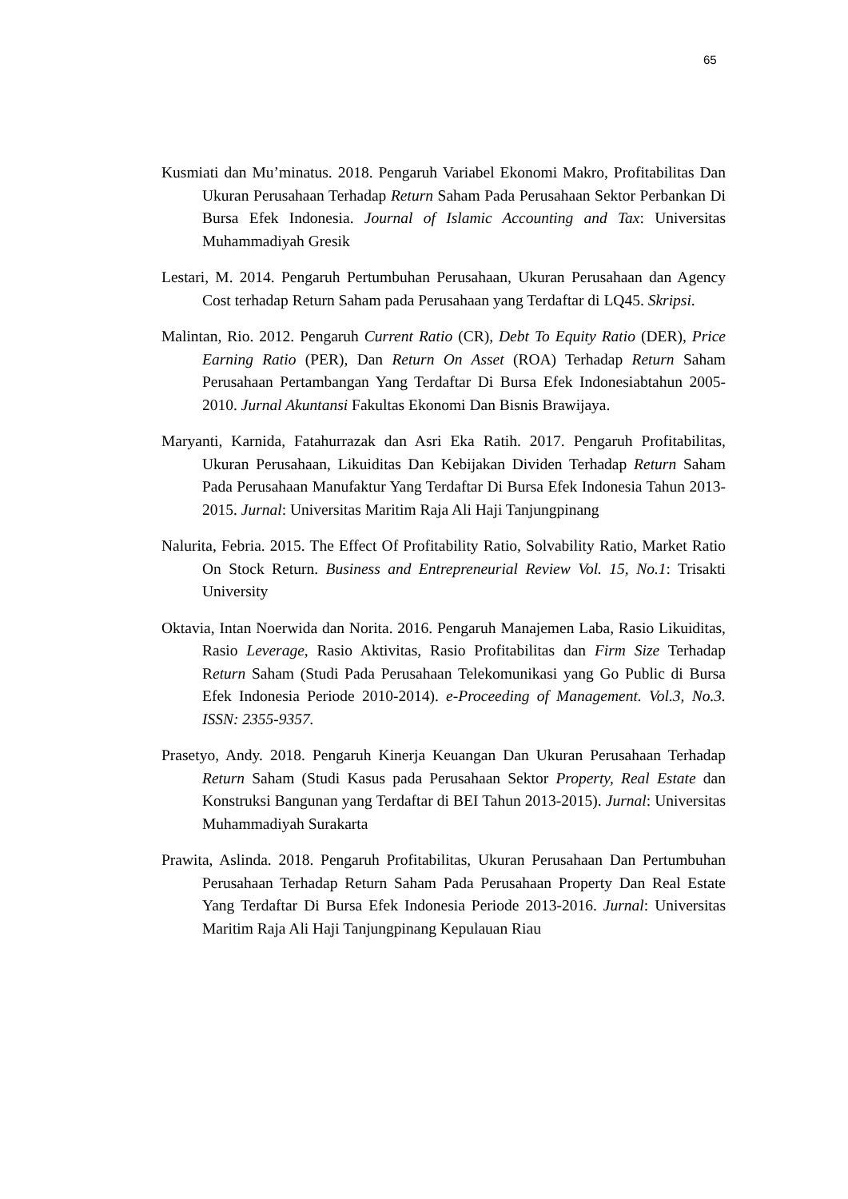65
Kusmiati dan Mu’minatus. 2018. Pengaruh Variabel Ekonomi Makro, Profitabilitas Dan Ukuran Perusahaan Terhadap Return Saham Pada Perusahaan Sektor Perbankan Di Bursa Efek Indonesia. Journal of Islamic Accounting and Tax: Universitas Muhammadiyah Gresik
Lestari, M. 2014. Pengaruh Pertumbuhan Perusahaan, Ukuran Perusahaan dan Agency Cost terhadap Return Saham pada Perusahaan yang Terdaftar di LQ45. Skripsi.
Malintan, Rio. 2012. Pengaruh Current Ratio (CR), Debt To Equity Ratio (DER), Price Earning Ratio (PER), Dan Return On Asset (ROA) Terhadap Return Saham Perusahaan Pertambangan Yang Terdaftar Di Bursa Efek Indonesiabtahun 2005-2010. Jurnal Akuntansi Fakultas Ekonomi Dan Bisnis Brawijaya.
Maryanti, Karnida, Fatahurrazak dan Asri Eka Ratih. 2017. Pengaruh Profitabilitas, Ukuran Perusahaan, Likuiditas Dan Kebijakan Dividen Terhadap Return Saham Pada Perusahaan Manufaktur Yang Terdaftar Di Bursa Efek Indonesia Tahun 2013-2015. Jurnal: Universitas Maritim Raja Ali Haji Tanjungpinang
Nalurita, Febria. 2015. The Effect Of Profitability Ratio, Solvability Ratio, Market Ratio On Stock Return. Business and Entrepreneurial Review Vol. 15, No.1: Trisakti University
Oktavia, Intan Noerwida dan Norita. 2016. Pengaruh Manajemen Laba, Rasio Likuiditas, Rasio Leverage, Rasio Aktivitas, Rasio Profitabilitas dan Firm Size Terhadap Return Saham (Studi Pada Perusahaan Telekomunikasi yang Go Public di Bursa Efek Indonesia Periode 2010-2014). e-Proceeding of Management. Vol.3, No.3. ISSN: 2355-9357.
Prasetyo, Andy. 2018. Pengaruh Kinerja Keuangan Dan Ukuran Perusahaan Terhadap Return Saham (Studi Kasus pada Perusahaan Sektor Property, Real Estate dan Konstruksi Bangunan yang Terdaftar di BEI Tahun 2013-2015). Jurnal: Universitas Muhammadiyah Surakarta
Prawita, Aslinda. 2018. Pengaruh Profitabilitas, Ukuran Perusahaan Dan Pertumbuhan Perusahaan Terhadap Return Saham Pada Perusahaan Property Dan Real Estate Yang Terdaftar Di Bursa Efek Indonesia Periode 2013-2016. Jurnal: Universitas Maritim Raja Ali Haji Tanjungpinang Kepulauan Riau